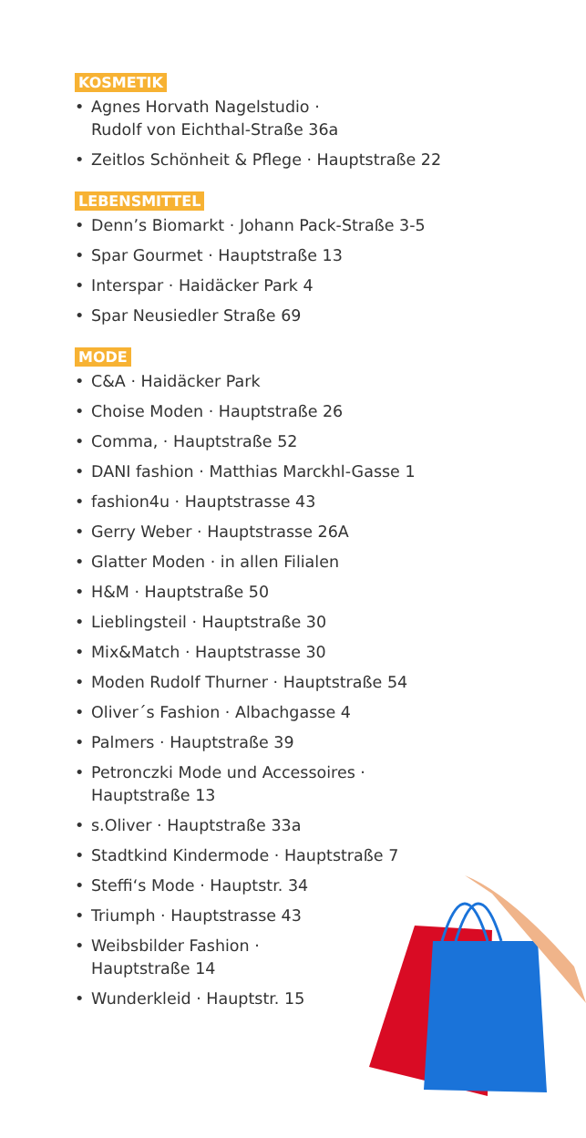KOSMETIK
• Agnes Horvath Nagelstudio ·
Rudolf von Eichthal-Straße 36a
• Zeitlos Schönheit & Pflege · Hauptstraße 22
LEBENSMITTEL
• Denn’s Biomarkt · Johann Pack-Straße 3-5
• Spar Gourmet · Hauptstraße 13
• Interspar · Haidäcker Park 4
• Spar Neusiedler Straße 69
MODE
• C&A · Haidäcker Park
• Choise Moden · Hauptstraße 26
• Comma, · Hauptstraße 52
• DANI fashion · Matthias Marckhl-Gasse 1
• fashion4u · Hauptstrasse 43
• Gerry Weber · Hauptstrasse 26A
• Glatter Moden · in allen Filialen
• H&M · Hauptstraße 50
• Lieblingsteil · Hauptstraße 30
• Mix&Match · Hauptstrasse 30
• Moden Rudolf Thurner · Hauptstraße 54
• Oliver´s Fashion · Albachgasse 4
• Palmers · Hauptstraße 39
• Petronczki Mode und Accessoires ·
Hauptstraße 13
• s.Oliver · Hauptstraße 33a
• Stadtkind Kindermode · Hauptstraße 7
• Steffi‘s Mode · Hauptstr. 34
• Triumph · Hauptstrasse 43
• Weibsbilder Fashion ·
Hauptstraße 14
• Wunderkleid · Hauptstr. 15